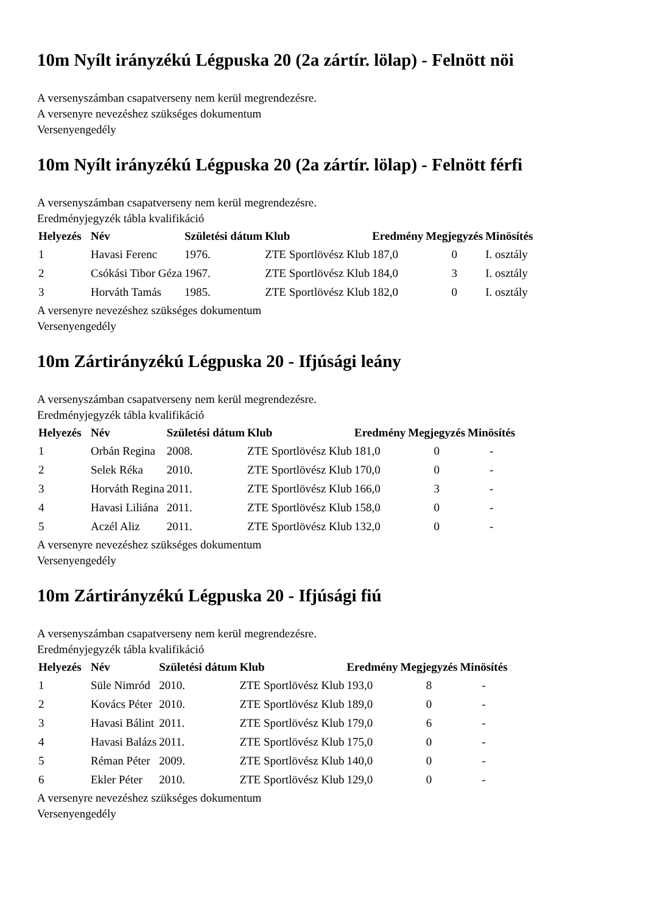10m Nyílt irányzékú Légpuska 20 (2a zártír. lölap) - Felnött nöi
A versenyszámban csapatverseny nem kerül megrendezésre.
A versenyre nevezéshez szükséges dokumentum
Versenyengedély
10m Nyílt irányzékú Légpuska 20 (2a zártír. lölap) - Felnött férfi
A versenyszámban csapatverseny nem kerül megrendezésre.
Eredményjegyzék tábla kvalifikáció
| Helyezés | Név | Születési dátum | Klub | Eredmény | Megjegyzés | Minösítés |
| --- | --- | --- | --- | --- | --- | --- |
| 1 | Havasi Ferenc | 1976. | ZTE Sportlövész Klub | 187,0 | 0 | I. osztály |
| 2 | Csókási Tibor Géza | 1967. | ZTE Sportlövész Klub | 184,0 | 3 | I. osztály |
| 3 | Horváth Tamás | 1985. | ZTE Sportlövész Klub | 182,0 | 0 | I. osztály |
A versenyre nevezéshez szükséges dokumentum
Versenyengedély
10m Zártirányzékú Légpuska 20 - Ifjúsági leány
A versenyszámban csapatverseny nem kerül megrendezésre.
Eredményjegyzék tábla kvalifikáció
| Helyezés | Név | Születési dátum | Klub | Eredmény | Megjegyzés | Minösítés |
| --- | --- | --- | --- | --- | --- | --- |
| 1 | Orbán Regina | 2008. | ZTE Sportlövész Klub | 181,0 | 0 | - |
| 2 | Selek Réka | 2010. | ZTE Sportlövész Klub | 170,0 | 0 | - |
| 3 | Horváth Regina | 2011. | ZTE Sportlövész Klub | 166,0 | 3 | - |
| 4 | Havasi Liliána | 2011. | ZTE Sportlövész Klub | 158,0 | 0 | - |
| 5 | Aczél Aliz | 2011. | ZTE Sportlövész Klub | 132,0 | 0 | - |
A versenyre nevezéshez szükséges dokumentum
Versenyengedély
10m Zártirányzékú Légpuska 20 - Ifjúsági fiú
A versenyszámban csapatverseny nem kerül megrendezésre.
Eredményjegyzék tábla kvalifikáció
| Helyezés | Név | Születési dátum | Klub | Eredmény | Megjegyzés | Minösítés |
| --- | --- | --- | --- | --- | --- | --- |
| 1 | Süle Nimród | 2010. | ZTE Sportlövész Klub | 193,0 | 8 | - |
| 2 | Kovács Péter | 2010. | ZTE Sportlövész Klub | 189,0 | 0 | - |
| 3 | Havasi Bálint | 2011. | ZTE Sportlövész Klub | 179,0 | 6 | - |
| 4 | Havasi Balázs | 2011. | ZTE Sportlövész Klub | 175,0 | 0 | - |
| 5 | Réman Péter | 2009. | ZTE Sportlövész Klub | 140,0 | 0 | - |
| 6 | Ekler Péter | 2010. | ZTE Sportlövész Klub | 129,0 | 0 | - |
A versenyre nevezéshez szükséges dokumentum
Versenyengedély